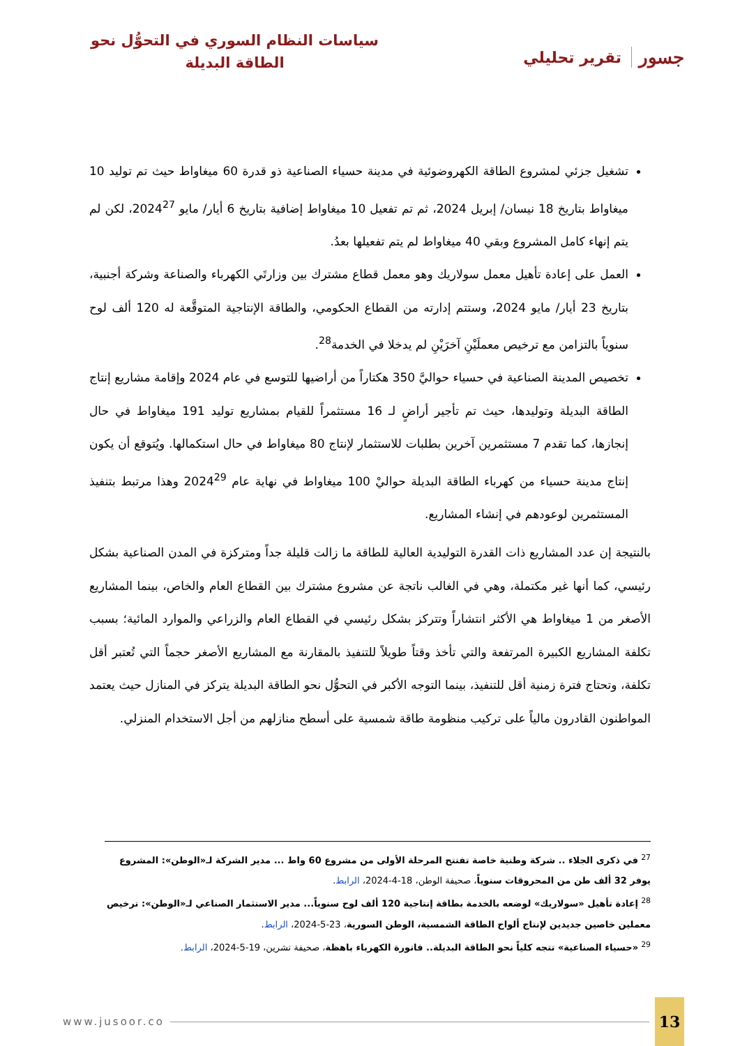جسور تقرير تحليلي
سياسات النظام السوري في التحوُّل نحو
الطاقة البديلة
تشغيل جزئي لمشروع الطاقة الكهروضوئية في مدينة حسياء الصناعية ذو قدرة 60 ميغاواط حيث تم توليد 10 ميغاواط بتاريخ 18 نيسان/ إبريل 2024، ثم تم تفعيل 10 ميغاواط إضافية بتاريخ 6 أيار/ مايو 2024<sup>27</sup>، لكن لم يتم إنهاء كامل المشروع وبقي 40 ميغاواط لم يتم تفعيلها بعدُ.
العمل على إعادة تأهيل معمل سولاريك وهو معمل قطاع مشترك بين وزارتَي الكهرباء والصناعة وشركة أجنبية، بتاريخ 23 أيار/ مايو 2024، وستتم إدارته من القطاع الحكومي، والطاقة الإنتاجية المتوقَّعة له 120 ألف لوح سنوياً بالتزامن مع ترخيص معملَيْنِ آخرَيْنِ لم يدخلا في الخدمة<sup>28</sup>.
تخصيص المدينة الصناعية في حسياء حواليَّ 350 هكتاراً من أراضيها للتوسع في عام 2024 وإقامة مشاريع إنتاج الطاقة البديلة وتوليدها، حيث تم تأجير أراضٍ لـ 16 مستثمراً للقيام بمشاريع توليد 191 ميغاواط في حال إنجازها، كما تقدم 7 مستثمرين آخرين بطلبات للاستثمار لإنتاج 80 ميغاواط في حال استكمالها. ويُتوقع أن يكون إنتاج مدينة حسياء من كهرباء الطاقة البديلة حواليْ 100 ميغاواط في نهاية عام 2024<sup>29</sup> وهذا مرتبط بتنفيذ المستثمرين لوعودهم في إنشاء المشاريع.
بالنتيجة إن عدد المشاريع ذات القدرة التوليدية العالية للطاقة ما زالت قليلة جداً ومتركزة في المدن الصناعية بشكل رئيسي، كما أنها غير مكتملة، وهي في الغالب ناتجة عن مشروع مشترك بين القطاع العام والخاص، بينما المشاريع الأصغر من 1 ميغاواط هي الأكثر انتشاراً وتتركز بشكل رئيسي في القطاع العام والزراعي والموارد المائية؛ بسبب تكلفة المشاريع الكبيرة المرتفعة والتي تأخذ وقتاً طويلاً للتنفيذ بالمقارنة مع المشاريع الأصغر حجماً التي تُعتبر أقل تكلفة، وتحتاج فترة زمنية أقل للتنفيذ، بينما التوجه الأكبر في التحوُّل نحو الطاقة البديلة يتركز في المنازل حيث يعتمد المواطنون القادرون مالياً على تركيب منظومة طاقة شمسية على أسطح منازلهم من أجل الاستخدام المنزلي.
<sup>27</sup> في ذكرى الجلاء .. شركة وطنية خاصة تفتتح المرحلة الأولى من مشروع 60 واط ... مدير الشركة لـ«الوطن»: المشروع يوفر 32 ألف طن من المحروقات سنوياً، صحيفة الوطن، 18-4-2024، الرابط.
<sup>28</sup> إعادة تأهيل «سولاريك» لوضعه بالخدمة بطاقة إنتاجية 120 ألف لوح سنوياً... مدير الاستثمار الصناعي لـ«الوطن»: ترخيص معملين خاصين جديدين لإنتاج ألواح الطاقة الشمسية، الوطن السورية، 23-5-2024، الرابط.
<sup>29</sup> «حسياء الصناعية» تتجه كلياً نحو الطاقة البديلة.. فاتورة الكهرباء باهظة، صحيفة تشرين، 19-5-2024، الرابط.
www.jusoor.co 13